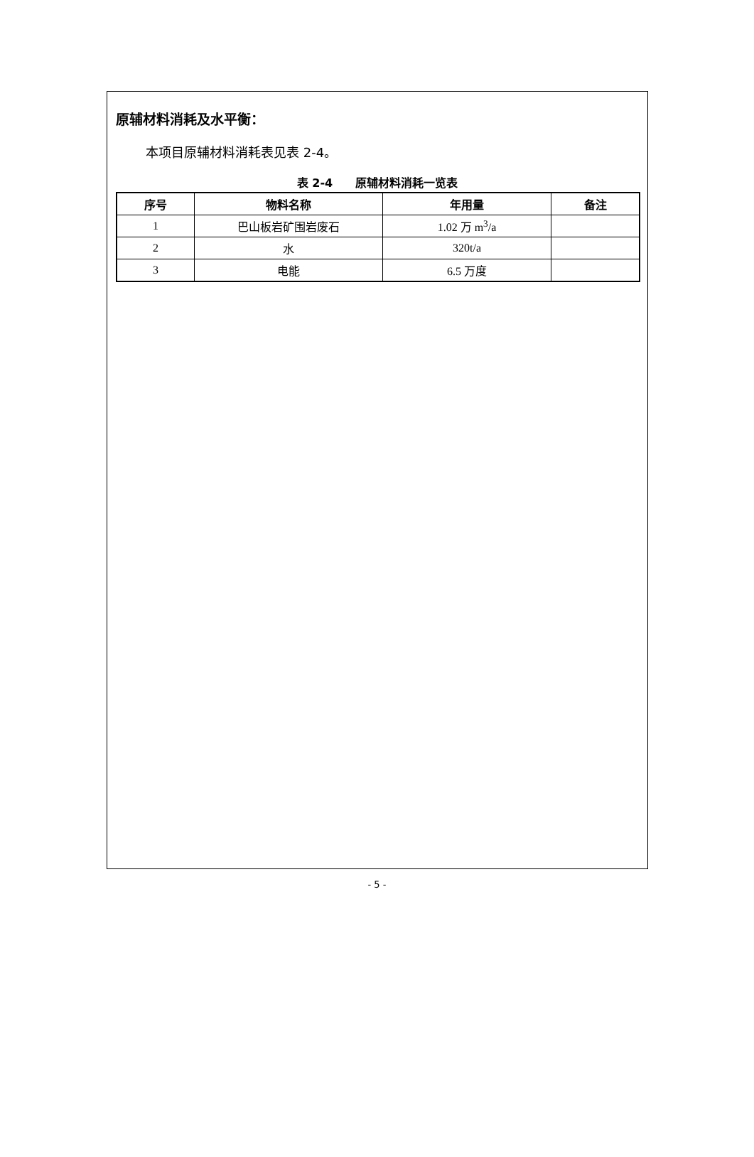原辅材料消耗及水平衡：
本项目原辅材料消耗表见表 2-4。
表 2-4　　原辅材料消耗一览表
| 序号 | 物料名称 | 年用量 | 备注 |
| --- | --- | --- | --- |
| 1 | 巴山板岩矿围岩废石 | 1.02 万 m<sup>3</sup>/a | |
| 2 | 水 | 320t/a | |
| 3 | 电能 | 6.5 万度 | |
- 5 -